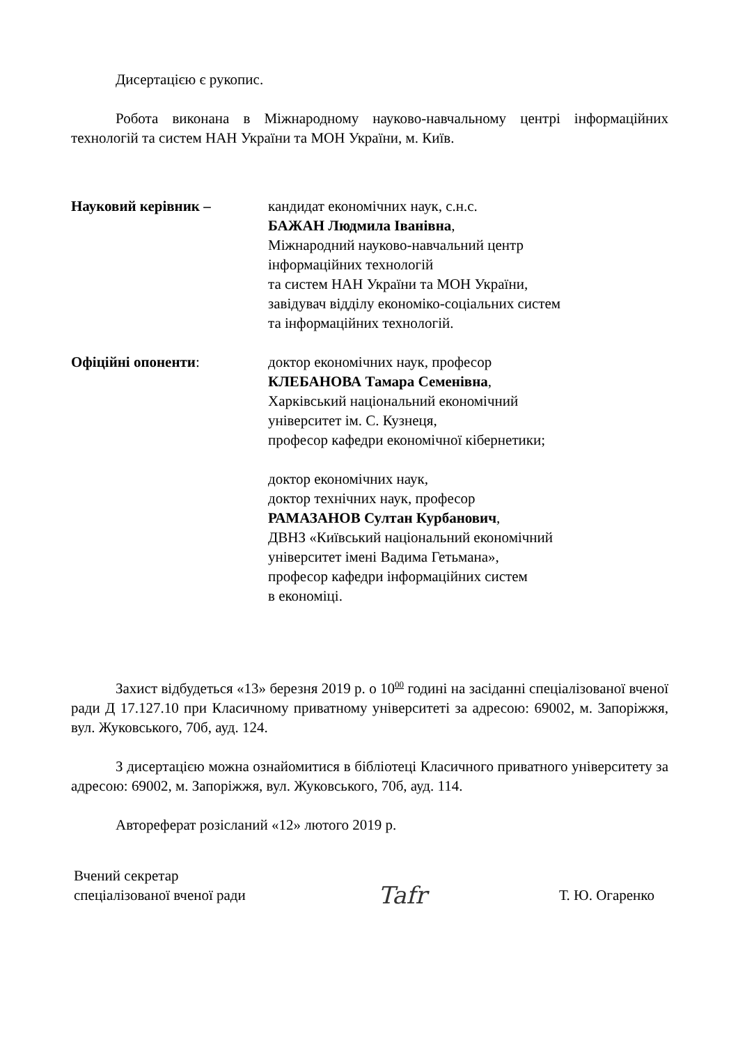Дисертацією є рукопис.
Робота виконана в Міжнародному науково-навчальному центрі інформаційних технологій та систем НАН України та МОН України, м. Київ.
Науковий керівник – кандидат економічних наук, с.н.с.
БАЖАН Людмила Іванівна,
Міжнародний науково-навчальний центр
інформаційних технологій
та систем НАН України та МОН України,
завідувач відділу економіко-соціальних систем
та інформаційних технологій.
Офіційні опоненти: доктор економічних наук, професор
КЛЕБАНОВА Тамара Семенівна,
Харківський національний економічний
університет ім. С. Кузнеця,
професор кафедри економічної кібернетики;
доктор економічних наук,
доктор технічних наук, професор
РАМАЗАНОВ Султан Курбанович,
ДВНЗ «Київський національний економічний
університет імені Вадима Гетьмана»,
професор кафедри інформаційних систем
в економіці.
Захист відбудеться «13» березня 2019 р. о 10<sup>00</sup> годині на засіданні спеціалізованої вченої ради Д 17.127.10 при Класичному приватному університеті за адресою: 69002, м. Запоріжжя, вул. Жуковського, 70б, ауд. 124.
З дисертацією можна ознайомитися в бібліотеці Класичного приватного університету за адресою: 69002, м. Запоріжжя, вул. Жуковського, 70б, ауд. 114.
Автореферат розісланий «12» лютого 2019 р.
Вчений секретар
спеціалізованої вченої ради
Tafr
Т. Ю. Огаренко